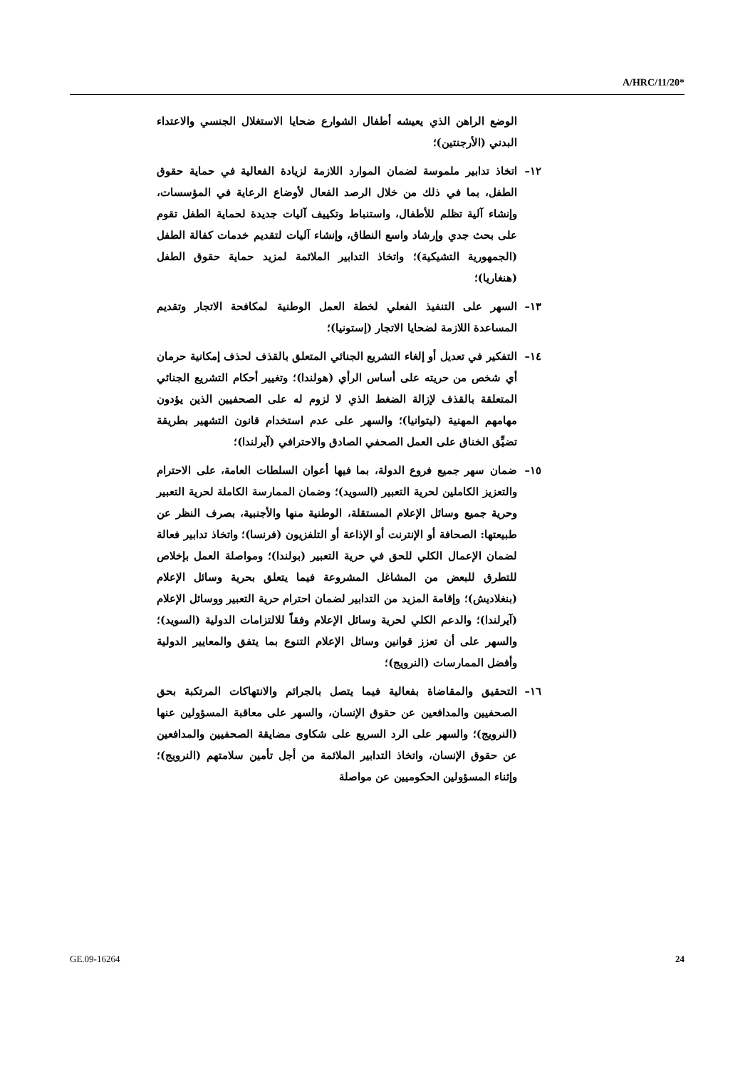A/HRC/11/20*
الوضع الراهن الذي يعيشه أطفال الشوارع ضحايا الاستغلال الجنسي والاعتداء البدني (الأرجنتين)؛
١٢– اتخاذ تدابير ملموسة لضمان الموارد اللازمة لزيادة الفعالية في حماية حقوق الطفل، بما في ذلك من خلال الرصد الفعال لأوضاع الرعاية في المؤسسات، وإنشاء آلية تظلم للأطفال، واستنباط وتكييف آليات جديدة لحماية الطفل تقوم على بحث جدي وإرشاد واسع النطاق، وإنشاء آليات لتقديم خدمات كفالة الطفل (الجمهورية التشيكية)؛ واتخاذ التدابير الملائمة لمزيد حماية حقوق الطفل (هنغاريا)؛
١٣– السهر على التنفيذ الفعلي لخطة العمل الوطنية لمكافحة الاتجار وتقديم المساعدة اللازمة لضحايا الاتجار (إستونيا)؛
١٤– التفكير في تعديل أو إلغاء التشريع الجنائي المتعلق بالقذف لحذف إمكانية حرمان أي شخص من حريته على أساس الرأي (هولندا)؛ وتغيير أحكام التشريع الجنائي المتعلقة بالقذف لإزالة الضغط الذي لا لزوم له على الصحفيين الذين يؤدون مهامهم المهنية (ليتوانيا)؛ والسهر على عدم استخدام قانون التشهير بطريقة تضيِّق الخناق على العمل الصحفي الصادق والاحترافي (آيرلندا)؛
١٥– ضمان سهر جميع فروع الدولة، بما فيها أعوان السلطات العامة، على الاحترام والتعزيز الكاملين لحرية التعبير (السويد)؛ وضمان الممارسة الكاملة لحرية التعبير وحرية جميع وسائل الإعلام المستقلة، الوطنية منها والأجنبية، بصرف النظر عن طبيعتها: الصحافة أو الإنترنت أو الإذاعة أو التلفزيون (فرنسا)؛ واتخاذ تدابير فعالة لضمان الإعمال الكلي للحق في حرية التعبير (بولندا)؛ ومواصلة العمل بإخلاص للتطرق للبعض من المشاغل المشروعة فيما يتعلق بحرية وسائل الإعلام (بنغلاديش)؛ وإقامة المزيد من التدابير لضمان احترام حرية التعبير ووسائل الإعلام (آيرلندا)؛ والدعم الكلي لحرية وسائل الإعلام وفقاً للالتزامات الدولية (السويد)؛ والسهر على أن تعزز قوانين وسائل الإعلام التنوع بما يتفق والمعايير الدولية وأفضل الممارسات (النرويج)؛
١٦– التحقيق والمقاضاة بفعالية فيما يتصل بالجرائم والانتهاكات المرتكبة بحق الصحفيين والمدافعين عن حقوق الإنسان، والسهر على معاقبة المسؤولين عنها (النرويج)؛ والسهر على الرد السريع على شكاوى مضايقة الصحفيين والمدافعين عن حقوق الإنسان، واتخاذ التدابير الملائمة من أجل تأمين سلامتهم (النرويج)؛ وإثناء المسؤولين الحكوميين عن مواصلة
GE.09-16264 24